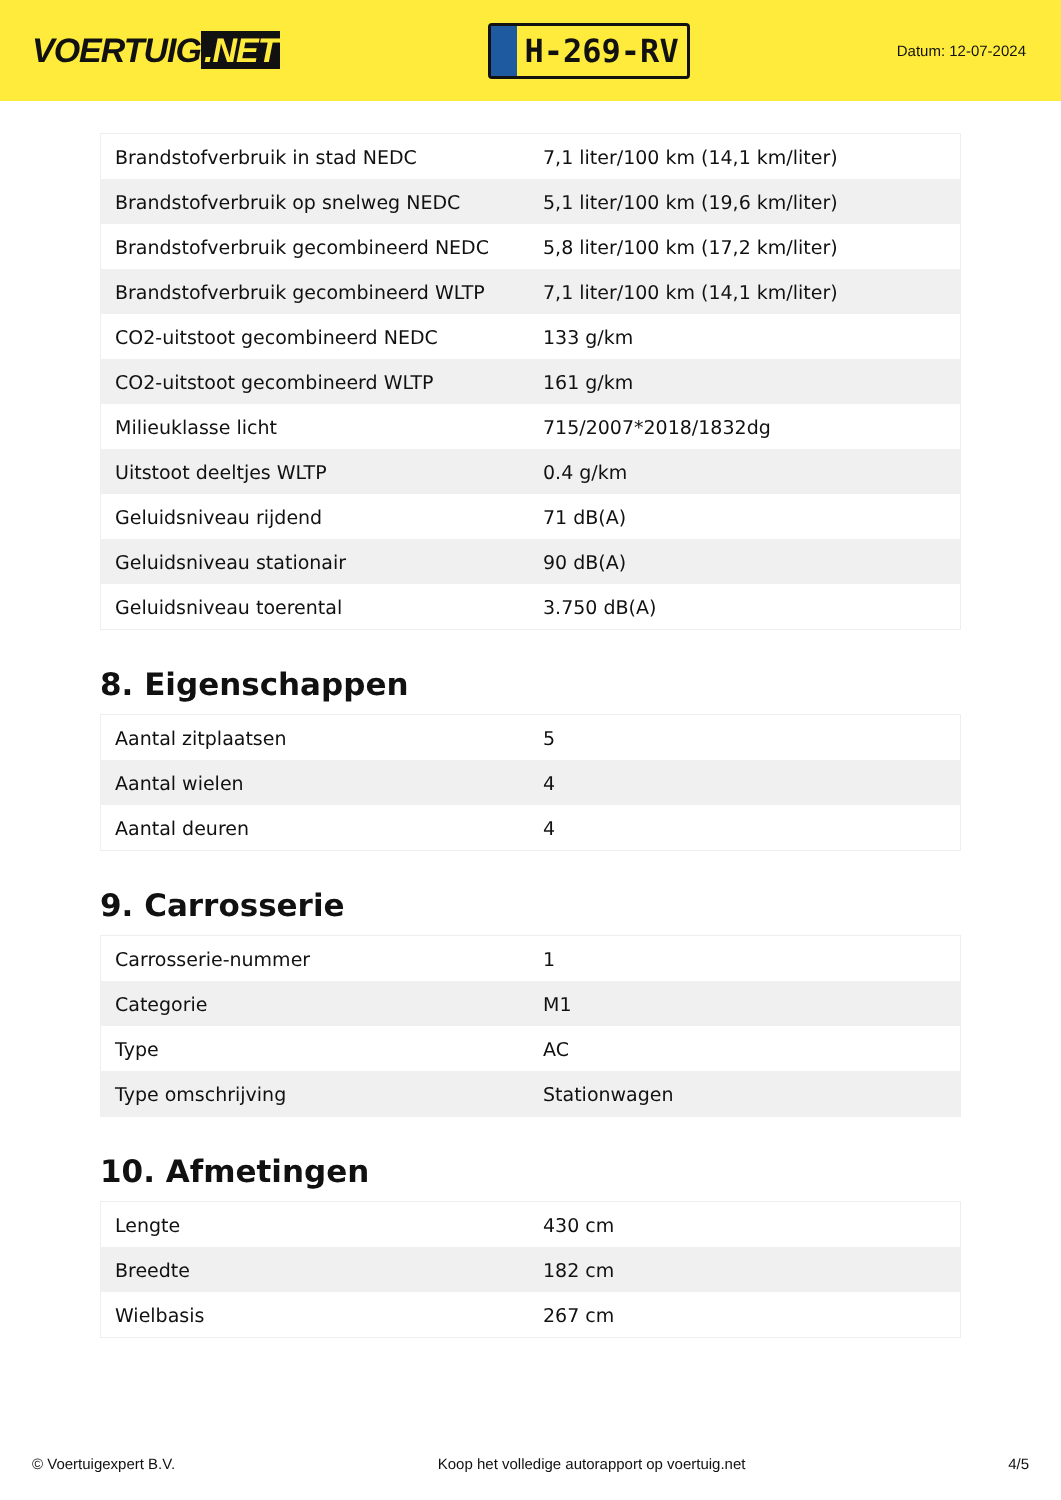VOERTUIG.NET
H-269-RV
Datum: 12-07-2024
| Brandstofverbruik in stad NEDC | 7,1 liter/100 km (14,1 km/liter) |
| Brandstofverbruik op snelweg NEDC | 5,1 liter/100 km (19,6 km/liter) |
| Brandstofverbruik gecombineerd NEDC | 5,8 liter/100 km (17,2 km/liter) |
| Brandstofverbruik gecombineerd WLTP | 7,1 liter/100 km (14,1 km/liter) |
| CO2-uitstoot gecombineerd NEDC | 133 g/km |
| CO2-uitstoot gecombineerd WLTP | 161 g/km |
| Milieuklasse licht | 715/2007*2018/1832dg |
| Uitstoot deeltjes WLTP | 0.4 g/km |
| Geluidsniveau rijdend | 71 dB(A) |
| Geluidsniveau stationair | 90 dB(A) |
| Geluidsniveau toerental | 3.750 dB(A) |
8. Eigenschappen
| Aantal zitplaatsen | 5 |
| Aantal wielen | 4 |
| Aantal deuren | 4 |
9. Carrosserie
| Carrosserie-nummer | 1 |
| Categorie | M1 |
| Type | AC |
| Type omschrijving | Stationwagen |
10. Afmetingen
| Lengte | 430 cm |
| Breedte | 182 cm |
| Wielbasis | 267 cm |
© Voertuigexpert B.V. Koop het volledige autorapport op voertuig.net 4/5